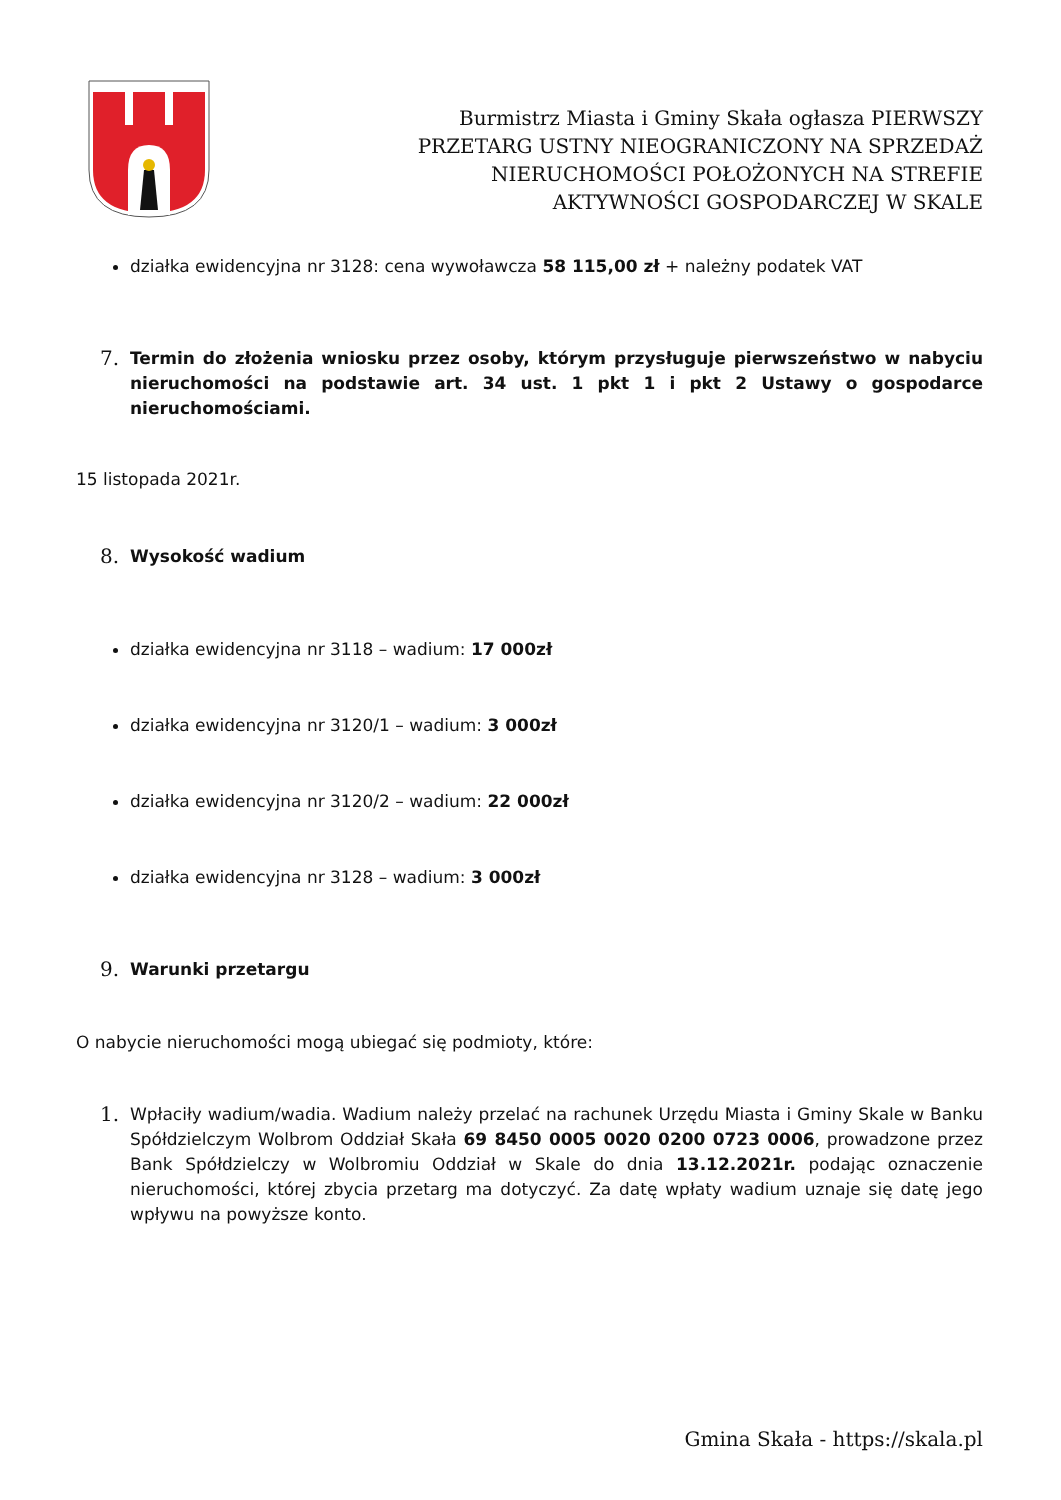Burmistrz Miasta i Gminy Skała ogłasza PIERWSZY PRZETARG USTNY NIEOGRANICZONY NA SPRZEDAŻ NIERUCHOMOŚCI POŁOŻONYCH NA STREFIE AKTYWNOŚCI GOSPODARCZEJ W SKALE
działka ewidencyjna nr 3128: cena wywoławcza 58 115,00 zł + należny podatek VAT
7. Termin do złożenia wniosku przez osoby, którym przysługuje pierwszeństwo w nabyciu nieruchomości na podstawie art. 34 ust. 1 pkt 1 i pkt 2 Ustawy o gospodarce nieruchomościami.
15 listopada 2021r.
8. Wysokość wadium
działka ewidencyjna nr 3118 – wadium: 17 000zł
działka ewidencyjna nr 3120/1 – wadium: 3 000zł
działka ewidencyjna nr 3120/2 – wadium: 22 000zł
działka ewidencyjna nr 3128 – wadium: 3 000zł
9. Warunki przetargu
O nabycie nieruchomości mogą ubiegać się podmioty, które:
1. Wpłaciły wadium/wadia. Wadium należy przelać na rachunek Urzędu Miasta i Gminy Skale w Banku Spółdzielczym Wolbrom Oddział Skała 69 8450 0005 0020 0200 0723 0006, prowadzone przez Bank Spółdzielczy w Wolbromiu Oddział w Skale do dnia 13.12.2021r. podając oznaczenie nieruchomości, której zbycia przetarg ma dotyczyć. Za datę wpłaty wadium uznaje się datę jego wpływu na powyższe konto.
Gmina Skała - https://skala.pl